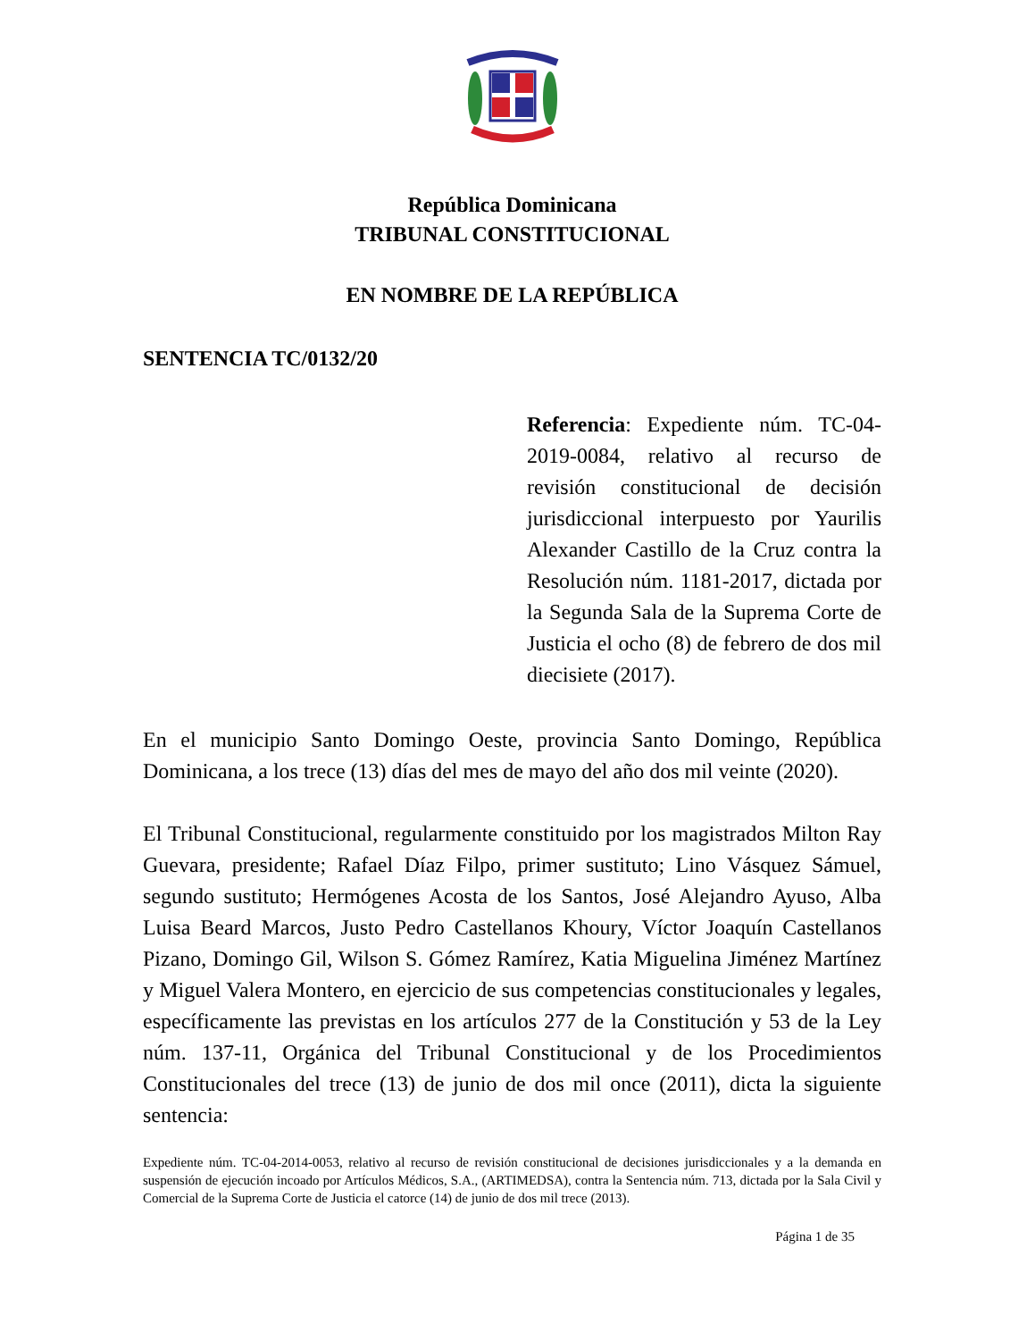República Dominicana
TRIBUNAL CONSTITUCIONAL
EN NOMBRE DE LA REPÚBLICA
SENTENCIA TC/0132/20
Referencia: Expediente núm. TC-04-2019-0084, relativo al recurso de revisión constitucional de decisión jurisdiccional interpuesto por Yaurilis Alexander Castillo de la Cruz contra la Resolución núm. 1181-2017, dictada por la Segunda Sala de la Suprema Corte de Justicia el ocho (8) de febrero de dos mil diecisiete (2017).
En el municipio Santo Domingo Oeste, provincia Santo Domingo, República Dominicana, a los trece (13) días del mes de mayo del año dos mil veinte (2020).
El Tribunal Constitucional, regularmente constituido por los magistrados Milton Ray Guevara, presidente; Rafael Díaz Filpo, primer sustituto; Lino Vásquez Sámuel, segundo sustituto; Hermógenes Acosta de los Santos, José Alejandro Ayuso, Alba Luisa Beard Marcos, Justo Pedro Castellanos Khoury, Víctor Joaquín Castellanos Pizano, Domingo Gil, Wilson S. Gómez Ramírez, Katia Miguelina Jiménez Martínez y Miguel Valera Montero, en ejercicio de sus competencias constitucionales y legales, específicamente las previstas en los artículos 277 de la Constitución y 53 de la Ley núm. 137-11, Orgánica del Tribunal Constitucional y de los Procedimientos Constitucionales del trece (13) de junio de dos mil once (2011), dicta la siguiente sentencia:
Expediente núm. TC-04-2014-0053, relativo al recurso de revisión constitucional de decisiones jurisdiccionales y a la demanda en suspensión de ejecución incoado por Artículos Médicos, S.A., (ARTIMEDSA), contra la Sentencia núm. 713, dictada por la Sala Civil y Comercial de la Suprema Corte de Justicia el catorce (14) de junio de dos mil trece (2013).
Página 1 de 35